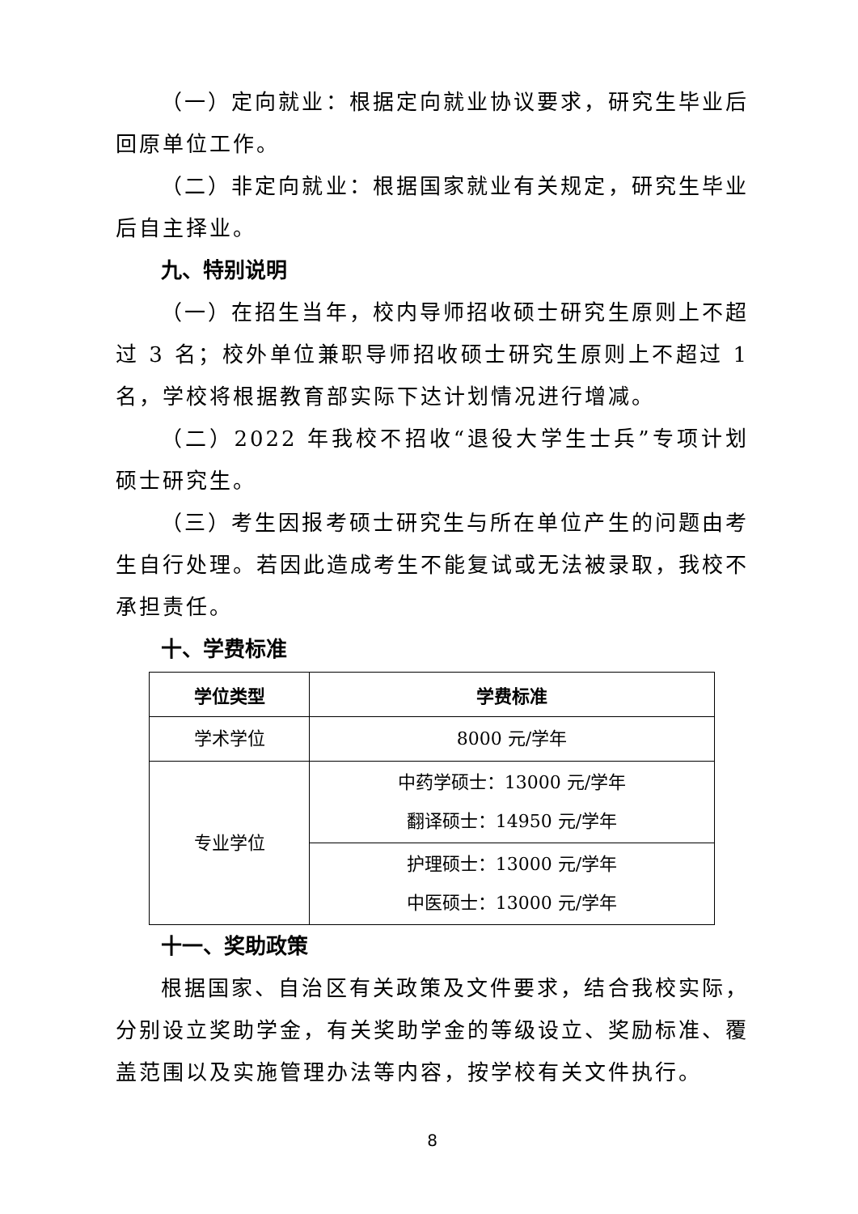（一）定向就业：根据定向就业协议要求，研究生毕业后回原单位工作。
（二）非定向就业：根据国家就业有关规定，研究生毕业后自主择业。
九、特别说明
（一）在招生当年，校内导师招收硕士研究生原则上不超过 3 名；校外单位兼职导师招收硕士研究生原则上不超过 1 名，学校将根据教育部实际下达计划情况进行增减。
（二）2022 年我校不招收“退役大学生士兵”专项计划硕士研究生。
（三）考生因报考硕士研究生与所在单位产生的问题由考生自行处理。若因此造成考生不能复试或无法被录取，我校不承担责任。
十、学费标准
| 学位类型 | 学费标准 |
| --- | --- |
| 学术学位 | 8000 元/学年 |
| 专业学位 | 中药学硕士：13000 元/学年 翻译硕士：14950 元/学年 |
| | 护理硕士：13000 元/学年 中医硕士：13000 元/学年 |
十一、奖助政策
根据国家、自治区有关政策及文件要求，结合我校实际，分别设立奖助学金，有关奖助学金的等级设立、奖励标准、覆盖范围以及实施管理办法等内容，按学校有关文件执行。
8